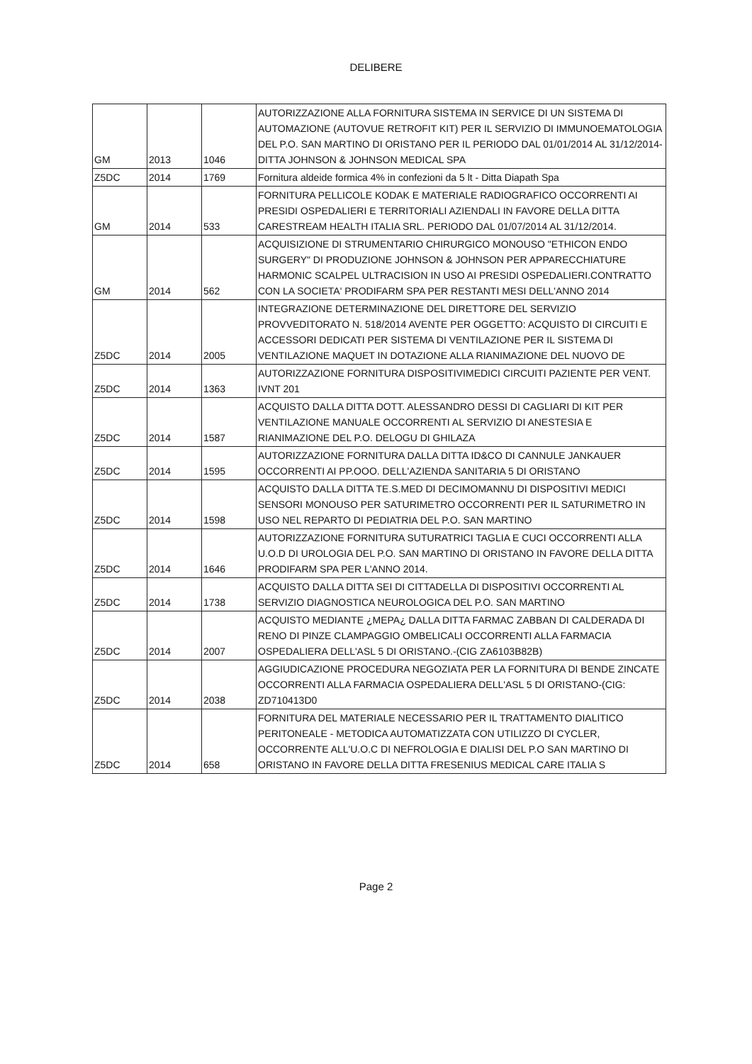DELIBERE
| GM | 2013 | 1046 | AUTORIZZAZIONE ALLA FORNITURA SISTEMA IN SERVICE DI UN SISTEMA DI AUTOMAZIONE (AUTOVUE RETROFIT KIT) PER IL SERVIZIO DI IMMUNOEMATOLOGIA DEL P.O. SAN MARTINO DI ORISTANO PER IL PERIODO DAL 01/01/2014 AL 31/12/2014-DITTA JOHNSON & JOHNSON MEDICAL SPA |
| Z5DC | 2014 | 1769 | Fornitura aldeide formica 4% in confezioni da 5 lt - Ditta Diapath Spa |
| GM | 2014 | 533 | FORNITURA PELLICOLE KODAK E MATERIALE RADIOGRAFICO OCCORRENTI AI PRESIDI OSPEDALIERI E TERRITORIALI AZIENDALI IN FAVORE DELLA DITTA CARESTREAM HEALTH ITALIA SRL. PERIODO DAL 01/07/2014 AL 31/12/2014. |
| GM | 2014 | 562 | ACQUISIZIONE DI STRUMENTARIO CHIRURGICO MONOUSO "ETHICON ENDO SURGERY" DI PRODUZIONE JOHNSON & JOHNSON PER APPARECCHIATURE HARMONIC SCALPEL ULTRACISION IN USO AI PRESIDI OSPEDALIERI.CONTRATTO CON LA SOCIETA' PRODIFARM SPA PER RESTANTI MESI DELL'ANNO 2014 |
| Z5DC | 2014 | 2005 | INTEGRAZIONE DETERMINAZIONE DEL DIRETTORE DEL SERVIZIO PROVVEDITORATO N. 518/2014 AVENTE PER OGGETTO: ACQUISTO DI CIRCUITI E ACCESSORI DEDICATI PER SISTEMA DI VENTILAZIONE PER IL SISTEMA DI VENTILAZIONE MAQUET IN DOTAZIONE ALLA RIANIMAZIONE DEL NUOVO DE |
| Z5DC | 2014 | 1363 | AUTORIZZAZIONE FORNITURA DISPOSITIVIMEDICI CIRCUITI PAZIENTE PER VENT. IVNT 201 |
| Z5DC | 2014 | 1587 | ACQUISTO DALLA DITTA DOTT. ALESSANDRO DESSI DI CAGLIARI DI KIT PER VENTILAZIONE MANUALE OCCORRENTI AL SERVIZIO DI ANESTESIA E RIANIMAZIONE DEL P.O. DELOGU DI GHILAZA |
| Z5DC | 2014 | 1595 | AUTORIZZAZIONE FORNITURA DALLA DITTA ID&CO DI CANNULE JANKAUER OCCORRENTI AI PP.OOO. DELL'AZIENDA SANITARIA 5 DI ORISTANO |
| Z5DC | 2014 | 1598 | ACQUISTO DALLA DITTA TE.S.MED DI DECIMOMANNU DI DISPOSITIVI MEDICI SENSORI MONOUSO PER SATURIMETRO OCCORRENTI PER IL SATURIMETRO IN USO NEL REPARTO DI PEDIATRIA DEL P.O. SAN MARTINO |
| Z5DC | 2014 | 1646 | AUTORIZZAZIONE FORNITURA SUTURATRICI TAGLIA E CUCI OCCORRENTI ALLA U.O.D DI UROLOGIA DEL P.O. SAN MARTINO DI ORISTANO IN FAVORE DELLA DITTA PRODIFARM SPA PER L'ANNO 2014. |
| Z5DC | 2014 | 1738 | ACQUISTO DALLA DITTA SEI DI CITTADELLA DI DISPOSITIVI OCCORRENTI AL SERVIZIO DIAGNOSTICA NEUROLOGICA DEL P.O. SAN MARTINO |
| Z5DC | 2014 | 2007 | ACQUISTO MEDIANTE ¿MEPA¿ DALLA DITTA FARMAC ZABBAN DI CALDERADA DI RENO DI PINZE CLAMPAGGIO OMBELICALI OCCORRENTI ALLA FARMACIA OSPEDALIERA DELL'ASL 5 DI ORISTANO.-(CIG ZA6103B82B) |
| Z5DC | 2014 | 2038 | AGGIUDICAZIONE PROCEDURA NEGOZIATA PER LA FORNITURA DI BENDE ZINCATE OCCORRENTI ALLA FARMACIA OSPEDALIERA DELL'ASL 5 DI ORISTANO-(CIG: ZD710413D0 |
| Z5DC | 2014 | 658 | FORNITURA DEL MATERIALE NECESSARIO PER IL TRATTAMENTO DIALITICO PERITONEALE - METODICA AUTOMATIZZATA CON UTILIZZO DI CYCLER, OCCORRENTE ALL'U.O.C DI NEFROLOGIA E DIALISI DEL P.O SAN MARTINO DI ORISTANO IN FAVORE DELLA DITTA FRESENIUS MEDICAL CARE ITALIA S |
Page 2